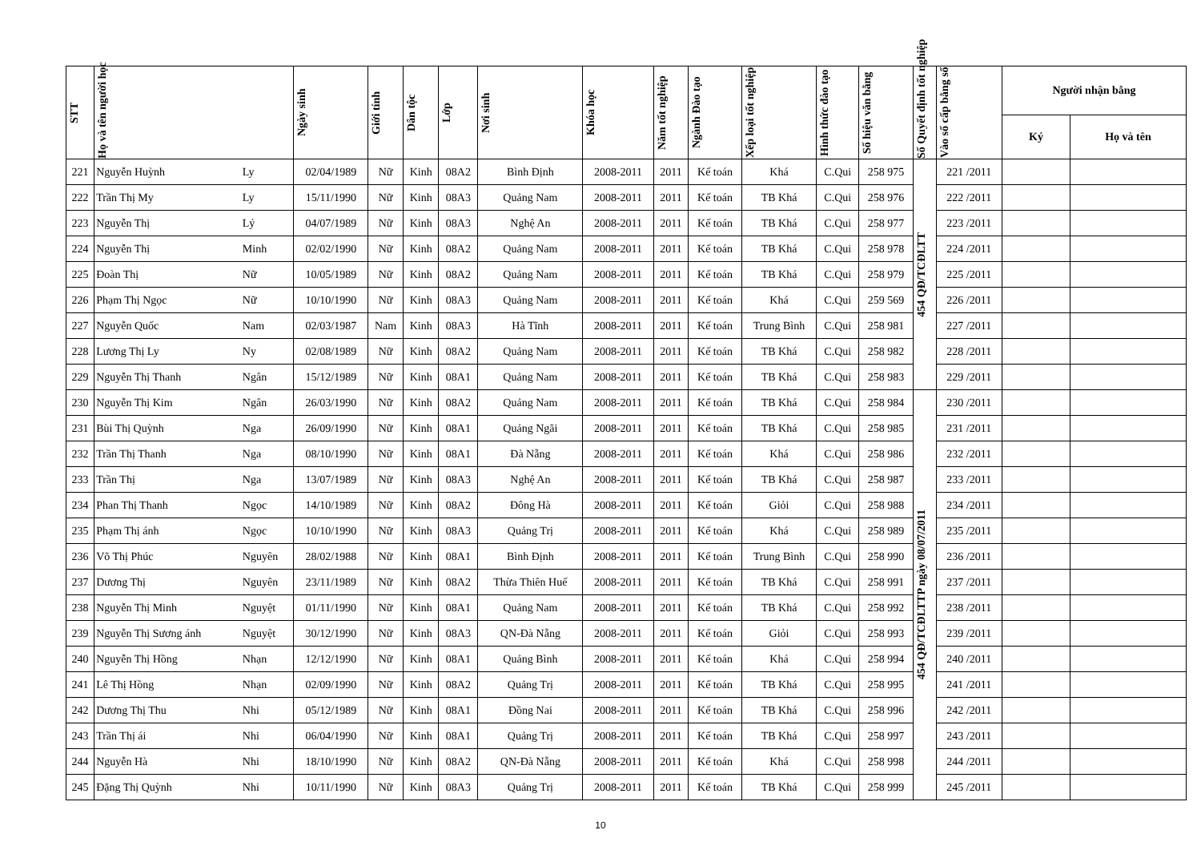| STT | Họ và tên người học | | Ngày sinh | Giới tính | Dân tộc | Lớp | Nơi sinh | Khóa học | Năm tốt nghiệp | Ngành Đào tạo | Xếp loại tốt nghiệp | Hình thức đào tạo | Số hiệu văn bằng | Số Quyết định tốt nghiệp | Vào sổ cấp bằng số | Người nhận bằng | |
| --- | --- | --- | --- | --- | --- | --- | --- | --- | --- | --- | --- | --- | --- | --- | --- | --- | --- |
| | | | | | | | | | | | | | | | | Ký | Họ và tên |
| 221 | Nguyễn Huỳnh | Ly | 02/04/1989 | Nữ | Kinh | 08A2 | Bình Định | 2008-2011 | 2011 | Kế toán | Khá | C.Qui | 258 975 | 454 QĐ/TCĐLTT | 221 /2011 | | |
| 222 | Trần Thị My | Ly | 15/11/1990 | Nữ | Kinh | 08A3 | Quảng Nam | 2008-2011 | 2011 | Kế toán | TB Khá | C.Qui | 258 976 | | 222 /2011 | | |
| 223 | Nguyễn Thị | Lý | 04/07/1989 | Nữ | Kinh | 08A3 | Nghệ An | 2008-2011 | 2011 | Kế toán | TB Khá | C.Qui | 258 977 | | 223 /2011 | | |
| 224 | Nguyễn Thị | Minh | 02/02/1990 | Nữ | Kinh | 08A2 | Quảng Nam | 2008-2011 | 2011 | Kế toán | TB Khá | C.Qui | 258 978 | | 224 /2011 | | |
| 225 | Đoàn Thị | Nữ | 10/05/1989 | Nữ | Kinh | 08A2 | Quảng Nam | 2008-2011 | 2011 | Kế toán | TB Khá | C.Qui | 258 979 | | 225 /2011 | | |
| 226 | Phạm Thị Ngọc | Nữ | 10/10/1990 | Nữ | Kinh | 08A3 | Quảng Nam | 2008-2011 | 2011 | Kế toán | Khá | C.Qui | 259 569 | | 226 /2011 | | |
| 227 | Nguyễn Quốc | Nam | 02/03/1987 | Nam | Kinh | 08A3 | Hà Tĩnh | 2008-2011 | 2011 | Kế toán | Trung Bình | C.Qui | 258 981 | | 227 /2011 | | |
| 228 | Lương Thị Ly | Ny | 02/08/1989 | Nữ | Kinh | 08A2 | Quảng Nam | 2008-2011 | 2011 | Kế toán | TB Khá | C.Qui | 258 982 | | 228 /2011 | | |
| 229 | Nguyễn Thị Thanh | Ngân | 15/12/1989 | Nữ | Kinh | 08A1 | Quảng Nam | 2008-2011 | 2011 | Kế toán | TB Khá | C.Qui | 258 983 | | 229 /2011 | | |
| 230 | Nguyễn Thị Kim | Ngân | 26/03/1990 | Nữ | Kinh | 08A2 | Quảng Nam | 2008-2011 | 2011 | Kế toán | TB Khá | C.Qui | 258 984 | 454 QĐ/TCĐLTTP ngày 08/07/2011 | 230 /2011 | | |
| 231 | Bùi Thị Quỳnh | Nga | 26/09/1990 | Nữ | Kinh | 08A1 | Quảng Ngãi | 2008-2011 | 2011 | Kế toán | TB Khá | C.Qui | 258 985 | | 231 /2011 | | |
| 232 | Trần Thị Thanh | Nga | 08/10/1990 | Nữ | Kinh | 08A1 | Đà Nẵng | 2008-2011 | 2011 | Kế toán | Khá | C.Qui | 258 986 | | 232 /2011 | | |
| 233 | Trần Thị | Nga | 13/07/1989 | Nữ | Kinh | 08A3 | Nghệ An | 2008-2011 | 2011 | Kế toán | TB Khá | C.Qui | 258 987 | | 233 /2011 | | |
| 234 | Phan Thị Thanh | Ngọc | 14/10/1989 | Nữ | Kinh | 08A2 | Đông Hà | 2008-2011 | 2011 | Kế toán | Giỏi | C.Qui | 258 988 | | 234 /2011 | | |
| 235 | Phạm Thị ánh | Ngọc | 10/10/1990 | Nữ | Kinh | 08A3 | Quảng Trị | 2008-2011 | 2011 | Kế toán | Khá | C.Qui | 258 989 | | 235 /2011 | | |
| 236 | Võ Thị Phúc | Nguyên | 28/02/1988 | Nữ | Kinh | 08A1 | Bình Định | 2008-2011 | 2011 | Kế toán | Trung Bình | C.Qui | 258 990 | | 236 /2011 | | |
| 237 | Dương Thị | Nguyên | 23/11/1989 | Nữ | Kinh | 08A2 | Thừa Thiên Huế | 2008-2011 | 2011 | Kế toán | TB Khá | C.Qui | 258 991 | | 237 /2011 | | |
| 238 | Nguyễn Thị Minh | Nguyệt | 01/11/1990 | Nữ | Kinh | 08A1 | Quảng Nam | 2008-2011 | 2011 | Kế toán | TB Khá | C.Qui | 258 992 | | 238 /2011 | | |
| 239 | Nguyễn Thị Sương ánh | Nguyệt | 30/12/1990 | Nữ | Kinh | 08A3 | QN-Đà Nẵng | 2008-2011 | 2011 | Kế toán | Giỏi | C.Qui | 258 993 | | 239 /2011 | | |
| 240 | Nguyễn Thị Hồng | Nhạn | 12/12/1990 | Nữ | Kinh | 08A1 | Quảng Bình | 2008-2011 | 2011 | Kế toán | Khá | C.Qui | 258 994 | | 240 /2011 | | |
| 241 | Lê Thị Hồng | Nhạn | 02/09/1990 | Nữ | Kinh | 08A2 | Quảng Trị | 2008-2011 | 2011 | Kế toán | TB Khá | C.Qui | 258 995 | | 241 /2011 | | |
| 242 | Dương Thị Thu | Nhi | 05/12/1989 | Nữ | Kinh | 08A1 | Đồng Nai | 2008-2011 | 2011 | Kế toán | TB Khá | C.Qui | 258 996 | | 242 /2011 | | |
| 243 | Trần Thị ái | Nhi | 06/04/1990 | Nữ | Kinh | 08A1 | Quảng Trị | 2008-2011 | 2011 | Kế toán | TB Khá | C.Qui | 258 997 | | 243 /2011 | | |
| 244 | Nguyễn Hà | Nhi | 18/10/1990 | Nữ | Kinh | 08A2 | QN-Đà Nẵng | 2008-2011 | 2011 | Kế toán | Khá | C.Qui | 258 998 | | 244 /2011 | | |
| 245 | Đặng Thị Quỳnh | Nhi | 10/11/1990 | Nữ | Kinh | 08A3 | Quảng Trị | 2008-2011 | 2011 | Kế toán | TB Khá | C.Qui | 258 999 | | 245 /2011 | | |
10